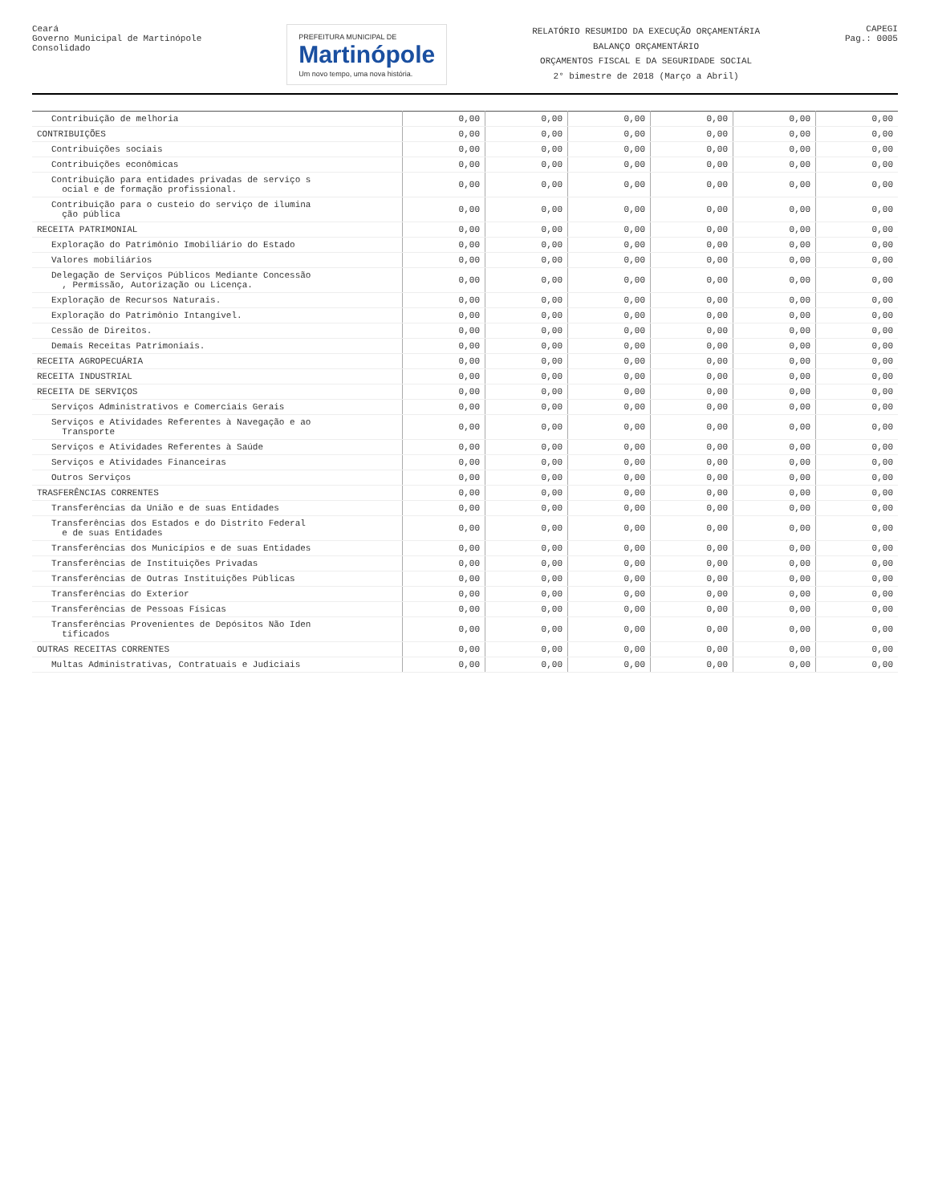Ceará
Governo Municipal de Martinópole
Consolidado
PREFEITURA MUNICIPAL DE
Martinópole
Um novo tempo, uma nova história.
RELATÓRIO RESUMIDO DA EXECUÇÃO ORÇAMENTÁRIA
BALANÇO ORÇAMENTÁRIO
ORÇAMENTOS FISCAL E DA SEGURIDADE SOCIAL
2° bimestre de 2018 (Março a Abril)
CAPEGI
Pag.: 0005
| Contribuição de melhoria | 0,00 | 0,00 | 0,00 | 0,00 | 0,00 | 0,00 |
| CONTRIBUIÇÕES | 0,00 | 0,00 | 0,00 | 0,00 | 0,00 | 0,00 |
| Contribuições sociais | 0,00 | 0,00 | 0,00 | 0,00 | 0,00 | 0,00 |
| Contribuições econômicas | 0,00 | 0,00 | 0,00 | 0,00 | 0,00 | 0,00 |
| Contribuição para entidades privadas de serviço s ocial e de formação profissional. | 0,00 | 0,00 | 0,00 | 0,00 | 0,00 | 0,00 |
| Contribuição para o custeio do serviço de ilumina ção pública | 0,00 | 0,00 | 0,00 | 0,00 | 0,00 | 0,00 |
| RECEITA PATRIMONIAL | 0,00 | 0,00 | 0,00 | 0,00 | 0,00 | 0,00 |
| Exploração do Patrimônio Imobiliário do Estado | 0,00 | 0,00 | 0,00 | 0,00 | 0,00 | 0,00 |
| Valores mobiliários | 0,00 | 0,00 | 0,00 | 0,00 | 0,00 | 0,00 |
| Delegação de Serviços Públicos Mediante Concessão , Permissão, Autorização ou Licença. | 0,00 | 0,00 | 0,00 | 0,00 | 0,00 | 0,00 |
| Exploração de Recursos Naturais. | 0,00 | 0,00 | 0,00 | 0,00 | 0,00 | 0,00 |
| Exploração do Patrimônio Intangível. | 0,00 | 0,00 | 0,00 | 0,00 | 0,00 | 0,00 |
| Cessão de Direitos. | 0,00 | 0,00 | 0,00 | 0,00 | 0,00 | 0,00 |
| Demais Receitas Patrimoniais. | 0,00 | 0,00 | 0,00 | 0,00 | 0,00 | 0,00 |
| RECEITA AGROPECUÁRIA | 0,00 | 0,00 | 0,00 | 0,00 | 0,00 | 0,00 |
| RECEITA INDUSTRIAL | 0,00 | 0,00 | 0,00 | 0,00 | 0,00 | 0,00 |
| RECEITA DE SERVIÇOS | 0,00 | 0,00 | 0,00 | 0,00 | 0,00 | 0,00 |
| Serviços Administrativos e Comerciais Gerais | 0,00 | 0,00 | 0,00 | 0,00 | 0,00 | 0,00 |
| Serviços e Atividades Referentes à Navegação e ao Transporte | 0,00 | 0,00 | 0,00 | 0,00 | 0,00 | 0,00 |
| Serviços e Atividades Referentes à Saúde | 0,00 | 0,00 | 0,00 | 0,00 | 0,00 | 0,00 |
| Serviços e Atividades Financeiras | 0,00 | 0,00 | 0,00 | 0,00 | 0,00 | 0,00 |
| Outros Serviços | 0,00 | 0,00 | 0,00 | 0,00 | 0,00 | 0,00 |
| TRASFERÊNCIAS CORRENTES | 0,00 | 0,00 | 0,00 | 0,00 | 0,00 | 0,00 |
| Transferências da União e de suas Entidades | 0,00 | 0,00 | 0,00 | 0,00 | 0,00 | 0,00 |
| Transferências dos Estados e do Distrito Federal e de suas Entidades | 0,00 | 0,00 | 0,00 | 0,00 | 0,00 | 0,00 |
| Transferências dos Municípios e de suas Entidades | 0,00 | 0,00 | 0,00 | 0,00 | 0,00 | 0,00 |
| Transferências de Instituições Privadas | 0,00 | 0,00 | 0,00 | 0,00 | 0,00 | 0,00 |
| Transferências de Outras Instituições Públicas | 0,00 | 0,00 | 0,00 | 0,00 | 0,00 | 0,00 |
| Transferências do Exterior | 0,00 | 0,00 | 0,00 | 0,00 | 0,00 | 0,00 |
| Transferências de Pessoas Físicas | 0,00 | 0,00 | 0,00 | 0,00 | 0,00 | 0,00 |
| Transferências Provenientes de Depósitos Não Iden tificados | 0,00 | 0,00 | 0,00 | 0,00 | 0,00 | 0,00 |
| OUTRAS RECEITAS CORRENTES | 0,00 | 0,00 | 0,00 | 0,00 | 0,00 | 0,00 |
| Multas Administrativas, Contratuais e Judiciais | 0,00 | 0,00 | 0,00 | 0,00 | 0,00 | 0,00 |